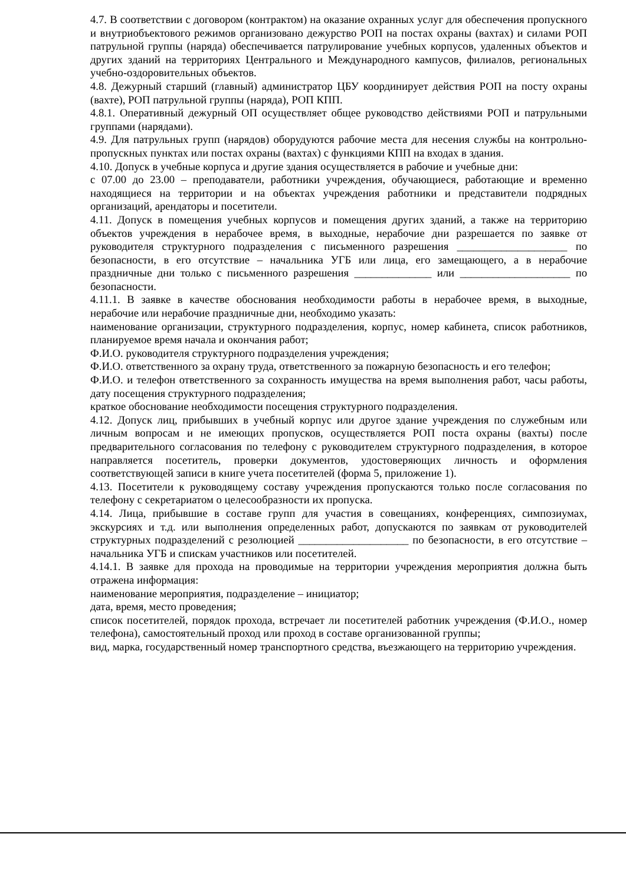4.7. В соответствии с договором (контрактом) на оказание охранных услуг для обеспечения пропускного и внутриобъектового режимов организовано дежурство РОП на постах охраны (вахтах) и силами РОП патрульной группы (наряда) обеспечивается патрулирование учебных корпусов, удаленных объектов и других зданий на территориях Центрального и Международного кампусов, филиалов, региональных учебно-оздоровительных объектов.
4.8. Дежурный старший (главный) администратор ЦБУ координирует действия РОП на посту охраны (вахте), РОП патрульной группы (наряда), РОП КПП.
4.8.1. Оперативный дежурный ОП осуществляет общее руководство действиями РОП и патрульными группами (нарядами).
4.9. Для патрульных групп (нарядов) оборудуются рабочие места для несения службы на контрольно-пропускных пунктах или постах охраны (вахтах) с функциями КПП на входах в здания.
4.10. Допуск в учебные корпуса и другие здания осуществляется в рабочие и учебные дни:
с 07.00 до 23.00 – преподаватели, работники учреждения, обучающиеся, работающие и временно находящиеся на территории и на объектах учреждения работники и представители подрядных организаций, арендаторы и посетители.
4.11. Допуск в помещения учебных корпусов и помещения других зданий, а также на территорию объектов учреждения в нерабочее время, в выходные, нерабочие дни разрешается по заявке от руководителя структурного подразделения с письменного разрешения ____________________ по безопасности, в его отсутствие – начальника УГБ или лица, его замещающего, а в нерабочие праздничные дни только с письменного разрешения ______________ или ____________________ по безопасности.
4.11.1. В заявке в качестве обоснования необходимости работы в нерабочее время, в выходные, нерабочие или нерабочие праздничные дни, необходимо указать:
наименование организации, структурного подразделения, корпус, номер кабинета, список работников, планируемое время начала и окончания работ;
Ф.И.О. руководителя структурного подразделения учреждения;
Ф.И.О. ответственного за охрану труда, ответственного за пожарную безопасность и его телефон;
Ф.И.О. и телефон ответственного за сохранность имущества на время выполнения работ, часы работы, дату посещения структурного подразделения;
краткое обоснование необходимости посещения структурного подразделения.
4.12. Допуск лиц, прибывших в учебный корпус или другое здание учреждения по служебным или личным вопросам и не имеющих пропусков, осуществляется РОП поста охраны (вахты) после предварительного согласования по телефону с руководителем структурного подразделения, в которое направляется посетитель, проверки документов, удостоверяющих личность и оформления соответствующей записи в книге учета посетителей (форма 5, приложение 1).
4.13. Посетители к руководящему составу учреждения пропускаются только после согласования по телефону с секретариатом о целесообразности их пропуска.
4.14. Лица, прибывшие в составе групп для участия в совещаниях, конференциях, симпозиумах, экскурсиях и т.д. или выполнения определенных работ, допускаются по заявкам от руководителей структурных подразделений с резолюцией ____________________ по безопасности, в его отсутствие – начальника УГБ и спискам участников или посетителей.
4.14.1. В заявке для прохода на проводимые на территории учреждения мероприятия должна быть отражена информация:
наименование мероприятия, подразделение – инициатор;
дата, время, место проведения;
список посетителей, порядок прохода, встречает ли посетителей работник учреждения (Ф.И.О., номер телефона), самостоятельный проход или проход в составе организованной группы;
вид, марка, государственный номер транспортного средства, въезжающего на территорию учреждения.